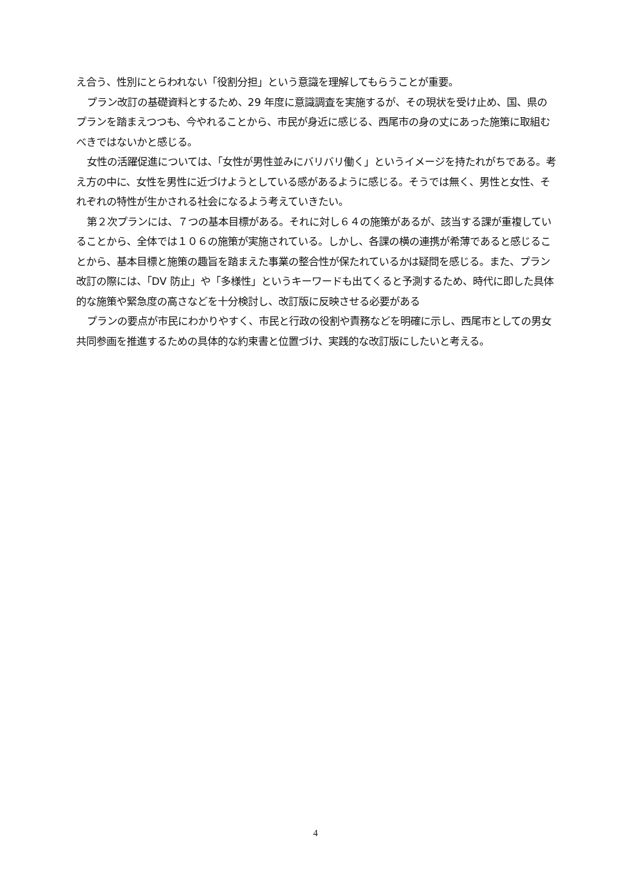え合う、性別にとらわれない「役割分担」という意識を理解してもらうことが重要。
プラン改訂の基礎資料とするため、29 年度に意識調査を実施するが、その現状を受け止め、国、県のプランを踏まえつつも、今やれることから、市民が身近に感じる、西尾市の身の丈にあった施策に取組むべきではないかと感じる。
女性の活躍促進については、「女性が男性並みにバリバリ働く」というイメージを持たれがちである。考え方の中に、女性を男性に近づけようとしている感があるように感じる。そうでは無く、男性と女性、それぞれの特性が生かされる社会になるよう考えていきたい。
第２次プランには、７つの基本目標がある。それに対し６４の施策があるが、該当する課が重複していることから、全体では１０６の施策が実施されている。しかし、各課の横の連携が希薄であると感じることから、基本目標と施策の趣旨を踏まえた事業の整合性が保たれているかは疑問を感じる。また、プラン改訂の際には、「DV 防止」や「多様性」というキーワードも出てくると予測するため、時代に即した具体的な施策や緊急度の高さなどを十分検討し、改訂版に反映させる必要がある
プランの要点が市民にわかりやすく、市民と行政の役割や責務などを明確に示し、西尾市としての男女共同参画を推進するための具体的な約束書と位置づけ、実践的な改訂版にしたいと考える。
4